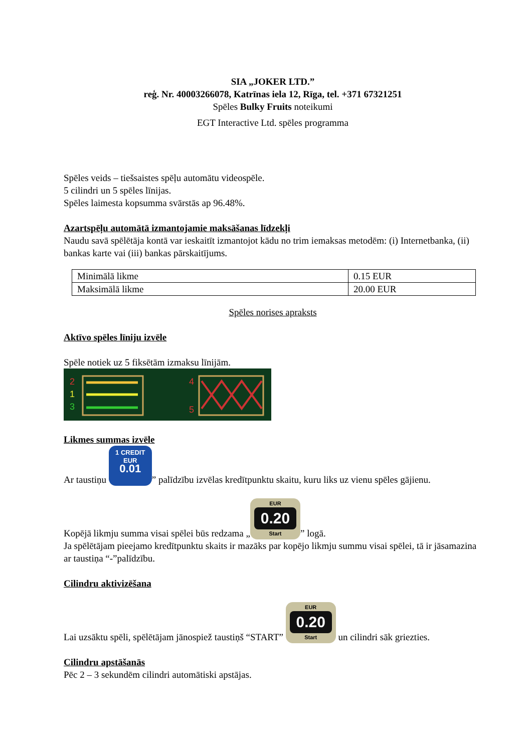SIA „JOKER LTD.”
reģ. Nr. 40003266078, Katrīnas iela 12, Rīga, tel. +371 67321251
Spēles Bulky Fruits noteikumi
EGT Interactive Ltd. spēles programma
Spēles veids – tiešsaistes spēļu automātu videospēle.
5 cilindri un 5 spēles līnijas.
Spēles laimesta kopsumma svārstās ap 96.48%.
Azartspēļu automātā izmantojamie maksāšanas līdzekļi
Naudu savā spēlētāja kontā var ieskaitīt izmantojot kādu no trim iemaksas metodēm: (i) Internetbanka, (ii) bankas karte vai (iii) bankas pārskaitījums.
| Minimālā likme | 0.15 EUR |
| Maksimālā likme | 20.00 EUR |
Spēles norises apraksts
Aktīvo spēles līniju izvēle
Spēle notiek uz 5 fiksētām izmaksu līnijām.
2
1
3
4
5
Likmes summas izvēle
Ar taustiņu 1 CREDIT
EUR
0.01” palīdzību izvēlas kredītpunktu skaitu, kuru liks uz vienu spēles gājienu.
Kopējā likmju summa visai spēlei būs redzama „ EUR 0.20 Start” logā.
Ja spēlētājam pieejamo kredītpunktu skaits ir mazāks par kopējo likmju summu visai spēlei, tā ir jāsamazina ar taustiņa “-”palīdzību.
Cilindru aktivizēšana
Lai uzsāktu spēli, spēlētājam jānospiež taustiņš “START” EUR 0.20 Start un cilindri sāk griezties.
Cilindru apstāšanās
Pēc 2 – 3 sekundēm cilindri automātiski apstājas.